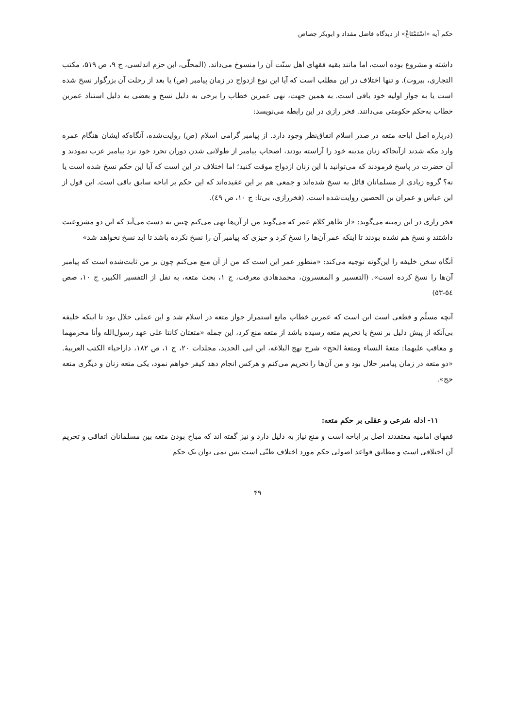حکم آیه «اسْتَمْتَاعْ» از دیدگاه فاضل مقداد و ابوبکر جصاص
داشته و مشروع بوده است، اما مانند بقیه فقهای اهل سنّت آن را منسوخ می‌داند. (المحلّی، ابن حزم اندلسی، ج ۹، ص ۵۱۹، مکتب التجاری، بیروت). و تنها اختلاف در این مطلب است که آیا این نوع ازدواج در زمان پیامبر (ص) یا بعد از رحلت آن بزرگوار نسخ شده است یا به جواز اولیه خود باقی است. به همین جهت، نهی عمربن خطاب را برخی به دلیل نسخ و بعضی به دلیل استناد عمربن خطاب به‌حکم حکومتی می‌دانند. فخر رازی در این رابطه می‌نویسد:
(درباره اصل اباحه متعه در صدر اسلام اتفاق‌نظر وجود دارد. از پیامبر گرامی اسلام (ص) روایت‌شده، آنگاه‌که ایشان هنگام عمره وارد مکه شدند ازآنجاکه زنان مدینه خود را آراسته بودند، اصحاب پیامبر از طولانی شدن دوران تجرد خود نزد پیامبر عزب نمودند و آن حضرت در پاسخ فرمودند که می‌توانید با این زنان ازدواج موقت کنید؛ اما اختلاف در این است که آیا این حکم نسخ شده است یا نه؟ گروه زیادی از مسلمانان قائل به نسخ شده‌اند و جمعی هم بر این عقیده‌اند که این حکم بر اباحه سابق باقی است. این قول از ابن عباس و عمران بن الحصین روایت‌شده است. (فخررازی، بی‌تا: ج ۱۰، ص ٤۹).
فخر رازی در این زمینه می‌گوید: «از ظاهر کلام عمر که می‌گوید من از آن‌ها نهی می‌کنم چنین به دست می‌آید که این دو مشروعیت داشتند و نسخ هم نشده بودند تا اینکه عمر آن‌ها را نسخ کرد و چیزی که پیامبر آن را نسخ نکرده باشد تا ابد نسخ نخواهد شد»
آنگاه سخن خلیفه را این‌گونه توجیه می‌کند: «منظور عمر این است که من از آن منع می‌کنم چون بر من ثابت‌شده است که پیامبر آن‌ها را نسخ کرده است». (التفسیر و المفسرون، محمدهادی معرفت، ج ۱، بحث متعه، به نقل از التفسیر الکبیر، ج ۱۰، صص ٥٤-٥۳)
آنچه مسلّم و قطعی است این است که عمربن خطاب مانع استمرار جواز متعه در اسلام شد و این عملی حلال بود تا اینکه خلیفه بی‌آنکه از پیش دلیل بر نسخ یا تحریم متعه رسیده باشد از متعه منع کرد، این جمله «متعتان کانتا علی عهد رسول‌الله وأنا محرمهما و معاقب علیهما: متعهٔ النساء ومتعهٔ الحج» شرح نهج البلاغه، ابن ابی الحدید، مجلدات ۲۰، ج ۱، ص ۱۸۲، داراحیاء الکتب العربیهٔ. «دو متعه در زمان پیامبر حلال بود و من آن‌ها را تحریم می‌کنم و هرکس انجام دهد کیفر خواهم نمود، یکی متعه زنان و دیگری متعه حج».
۱۱- ادله شرعی و عقلی بر حکم متعه:
فقهای امامیه معتقدند اصل بر اباحه است و منع نیاز به دلیل دارد و نیز گفته اند که مباح بودن متعه بین مسلمانان اتفاقی و تحریم آن اختلافی است و مطابق قواعد اصولی حکم مورد اختلاف ظنّی است پس نمی توان یک حکم
۴۹